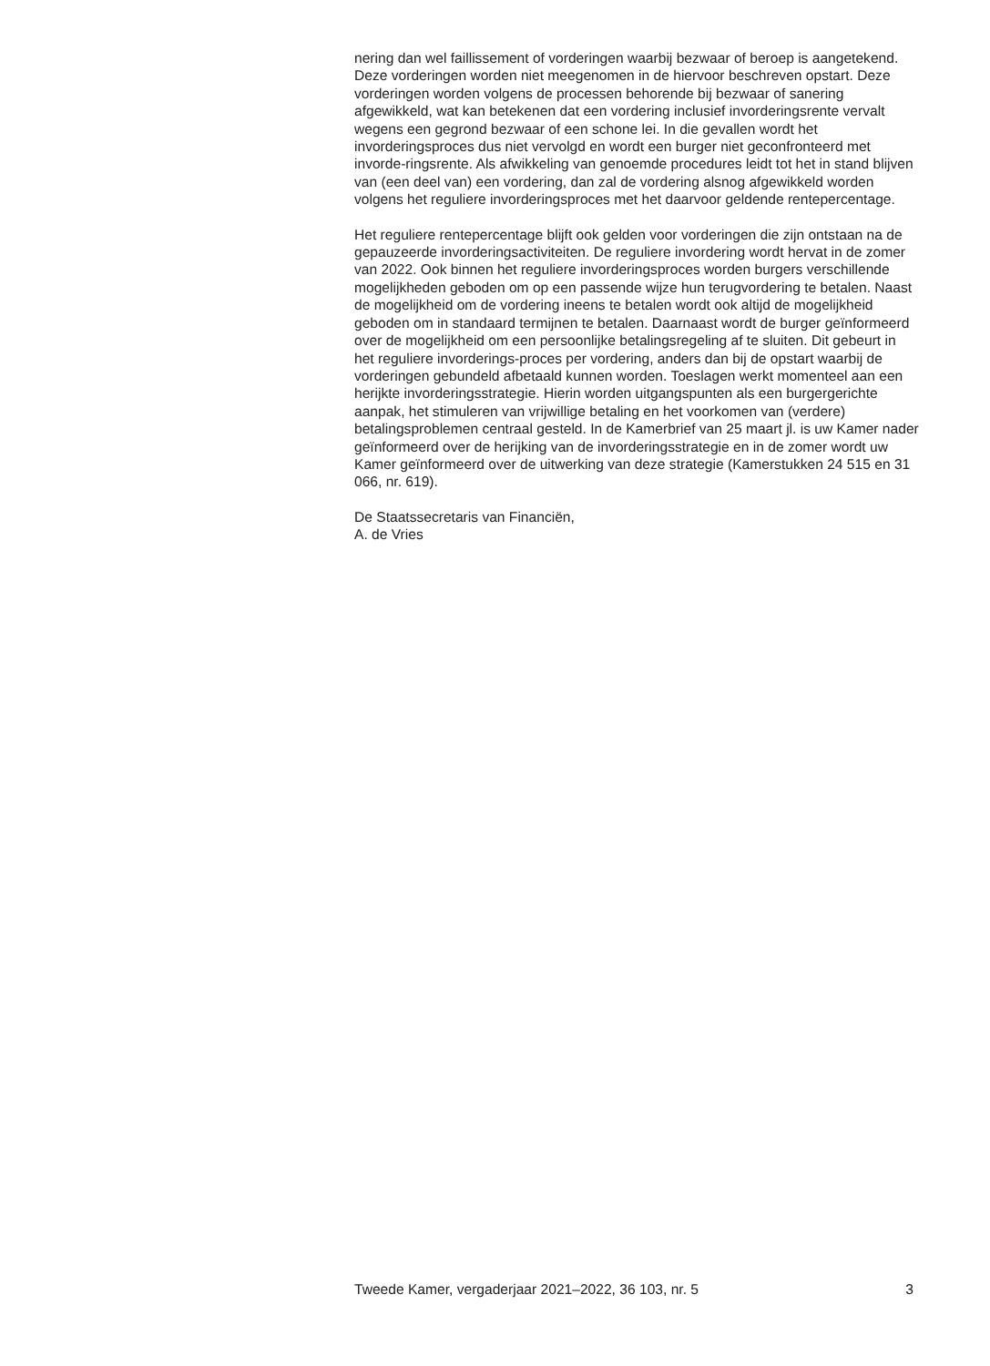nering dan wel faillissement of vorderingen waarbij bezwaar of beroep is aangetekend. Deze vorderingen worden niet meegenomen in de hiervoor beschreven opstart. Deze vorderingen worden volgens de processen behorende bij bezwaar of sanering afgewikkeld, wat kan betekenen dat een vordering inclusief invorderingsrente vervalt wegens een gegrond bezwaar of een schone lei. In die gevallen wordt het invorderingsproces dus niet vervolgd en wordt een burger niet geconfronteerd met invorde-ringsrente. Als afwikkeling van genoemde procedures leidt tot het in stand blijven van (een deel van) een vordering, dan zal de vordering alsnog afgewikkeld worden volgens het reguliere invorderingsproces met het daarvoor geldende rentepercentage.
Het reguliere rentepercentage blijft ook gelden voor vorderingen die zijn ontstaan na de gepauzeerde invorderingsactiviteiten. De reguliere invordering wordt hervat in de zomer van 2022. Ook binnen het reguliere invorderingsproces worden burgers verschillende mogelijkheden geboden om op een passende wijze hun terugvordering te betalen. Naast de mogelijkheid om de vordering ineens te betalen wordt ook altijd de mogelijkheid geboden om in standaard termijnen te betalen. Daarnaast wordt de burger geïnformeerd over de mogelijkheid om een persoonlijke betalingsregeling af te sluiten. Dit gebeurt in het reguliere invorderings-proces per vordering, anders dan bij de opstart waarbij de vorderingen gebundeld afbetaald kunnen worden. Toeslagen werkt momenteel aan een herijkte invorderingsstrategie. Hierin worden uitgangspunten als een burgergerichte aanpak, het stimuleren van vrijwillige betaling en het voorkomen van (verdere) betalingsproblemen centraal gesteld. In de Kamerbrief van 25 maart jl. is uw Kamer nader geïnformeerd over de herijking van de invorderingsstrategie en in de zomer wordt uw Kamer geïnformeerd over de uitwerking van deze strategie (Kamerstukken 24 515 en 31 066, nr. 619).
De Staatssecretaris van Financiën,
A. de Vries
Tweede Kamer, vergaderjaar 2021–2022, 36 103, nr. 5 3